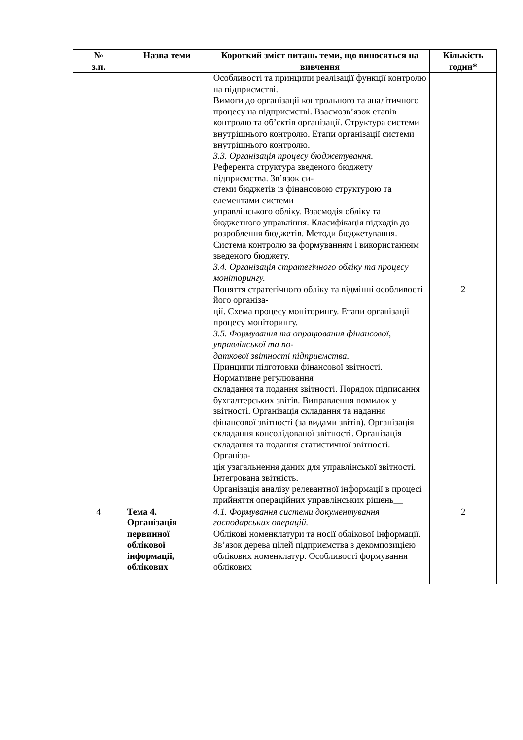| № з.п. | Назва теми | Короткий зміст питань теми, що виносяться на вивчення | Кількість годин* |
| --- | --- | --- | --- |
| | | Особливості та принципи реалізації функції контролю на підприємстві. Вимоги до організації контрольного та аналітичного процесу на підприємстві. Взаємозв’язок етапів контролю та об’єктів організації. Структура системи внутрішнього контролю. Етапи організації системи внутрішнього контролю. 3.3. Організація процесу бюджетування. Референта структура зведеного бюджету підприємства. Зв’язок си- стеми бюджетів із фінансовою структурою та елементами системи управлінського обліку. Взаємодія обліку та бюджетного управління. Класифікація підходів до розроблення бюджетів. Методи бюджетування. Система контролю за формуванням і використанням зведеного бюджету. 3.4. Організація стратегічного обліку та процесу моніторингу. Поняття стратегічного обліку та відмінні особливості його організа- ції. Схема процесу моніторингу. Етапи організації процесу моніторингу. 3.5. Формування та опрацювання фінансової, управлінської та по- даткової звітності підприємства. Принципи підготовки фінансової звітності. Нормативне регулювання складання та подання звітності. Порядок підписання бухгалтерських звітів. Виправлення помилок у звітності. Організація складання та надання фінансової звітності (за видами звітів). Організація складання консолідованої звітності. Організація складання та подання статистичної звітності. Організа- ція узагальнення даних для управлінської звітності. Інтегрована звітність. Організація аналізу релевантної інформації в процесі прийняття операційних управлінських рішень__ | 2 |
| 4 | Тема 4. Організація первинної облікової інформації, облікових | 4.1. Формування системи документування господарських операцій. Облікові номенклатури та носії облікової інформації. Зв’язок дерева цілей підприємства з декомпозицією облікових номенклатур. Особливості формування облікових | 2 |